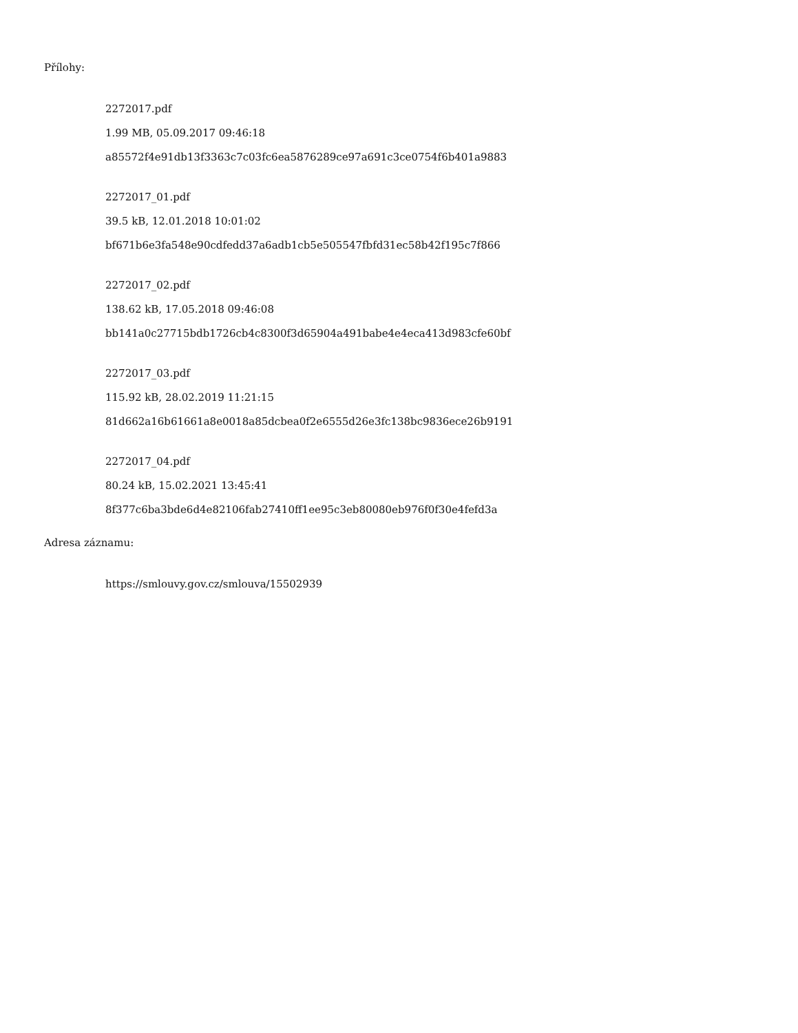Přílohy:
2272017.pdf
1.99 MB, 05.09.2017 09:46:18
a85572f4e91db13f3363c7c03fc6ea5876289ce97a691c3ce0754f6b401a9883
2272017_01.pdf
39.5 kB, 12.01.2018 10:01:02
bf671b6e3fa548e90cdfedd37a6adb1cb5e505547fbfd31ec58b42f195c7f866
2272017_02.pdf
138.62 kB, 17.05.2018 09:46:08
bb141a0c27715bdb1726cb4c8300f3d65904a491babe4e4eca413d983cfe60bf
2272017_03.pdf
115.92 kB, 28.02.2019 11:21:15
81d662a16b61661a8e0018a85dcbea0f2e6555d26e3fc138bc9836ece26b9191
2272017_04.pdf
80.24 kB, 15.02.2021 13:45:41
8f377c6ba3bde6d4e82106fab27410ff1ee95c3eb80080eb976f0f30e4fefd3a
Adresa záznamu:
https://smlouvy.gov.cz/smlouva/15502939